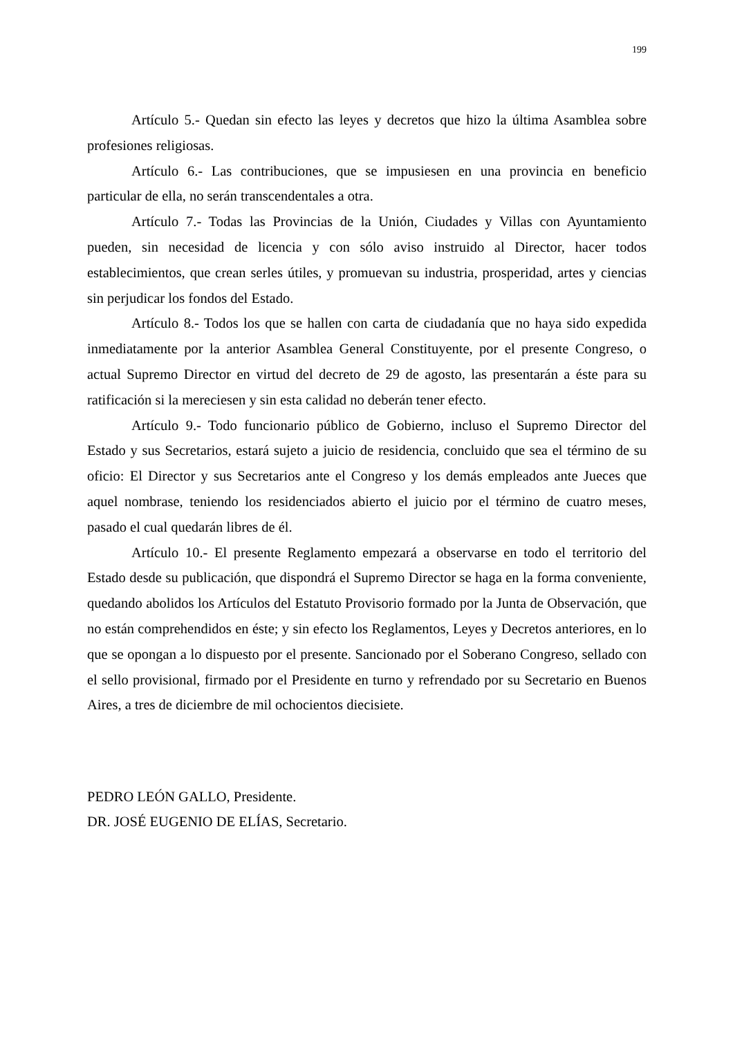199
Artículo 5.- Quedan sin efecto las leyes y decretos que hizo la última Asamblea sobre profesiones religiosas.
Artículo 6.- Las contribuciones, que se impusiesen en una provincia en beneficio particular de ella, no serán transcendentales a otra.
Artículo 7.- Todas las Provincias de la Unión, Ciudades y Villas con Ayuntamiento pueden, sin necesidad de licencia y con sólo aviso instruido al Director, hacer todos establecimientos, que crean serles útiles, y promuevan su industria, prosperidad, artes y ciencias sin perjudicar los fondos del Estado.
Artículo 8.- Todos los que se hallen con carta de ciudadanía que no haya sido expedida inmediatamente por la anterior Asamblea General Constituyente, por el presente Congreso, o actual Supremo Director en virtud del decreto de 29 de agosto, las presentarán a éste para su ratificación si la mereciesen y sin esta calidad no deberán tener efecto.
Artículo 9.- Todo funcionario público de Gobierno, incluso el Supremo Director del Estado y sus Secretarios, estará sujeto a juicio de residencia, concluido que sea el término de su oficio: El Director y sus Secretarios ante el Congreso y los demás empleados ante Jueces que aquel nombrase, teniendo los residenciados abierto el juicio por el término de cuatro meses, pasado el cual quedarán libres de él.
Artículo 10.- El presente Reglamento empezará a observarse en todo el territorio del Estado desde su publicación, que dispondrá el Supremo Director se haga en la forma conveniente, quedando abolidos los Artículos del Estatuto Provisorio formado por la Junta de Observación, que no están comprehendidos en éste; y sin efecto los Reglamentos, Leyes y Decretos anteriores, en lo que se opongan a lo dispuesto por el presente. Sancionado por el Soberano Congreso, sellado con el sello provisional, firmado por el Presidente en turno y refrendado por su Secretario en Buenos Aires, a tres de diciembre de mil ochocientos diecisiete.
PEDRO LEÓN GALLO, Presidente.
DR. JOSÉ EUGENIO DE ELÍAS, Secretario.